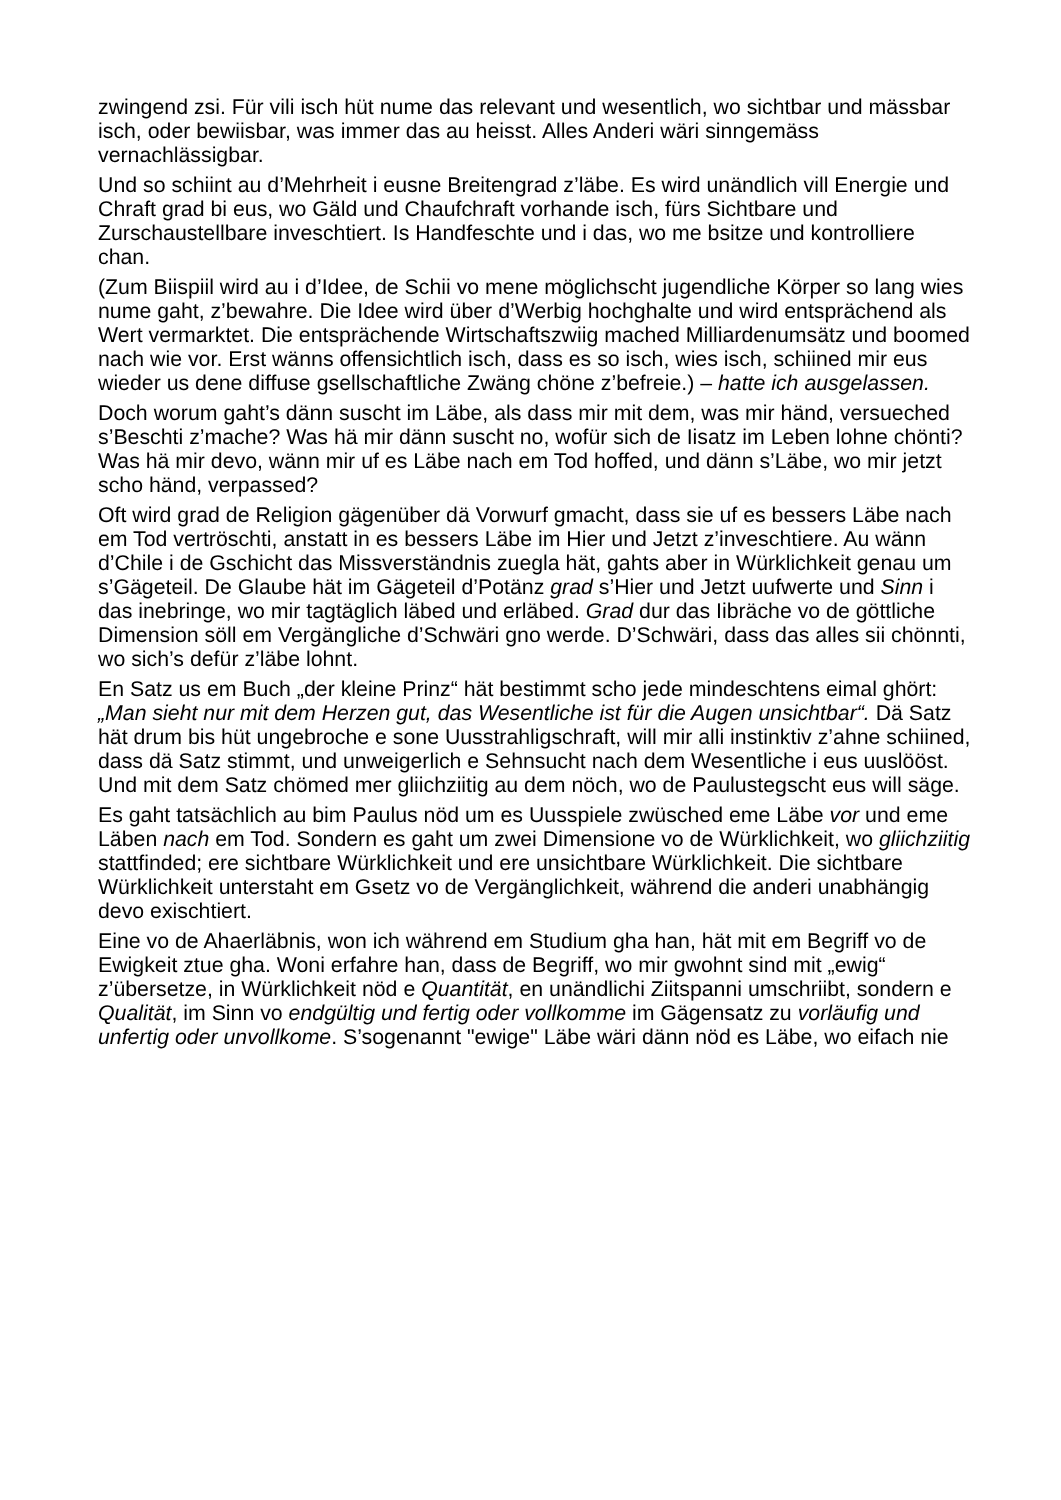zwingend zsi. Für vili isch hüt nume das relevant und wesentlich, wo sichtbar und mässbar isch, oder bewiisbar, was immer das au heisst. Alles Anderi wäri sinngemäss vernachlässigbar.
Und so schiint au d’Mehrheit i eusne Breitengrad z’läbe. Es wird unändlich vill Energie und Chraft grad bi eus, wo Gäld und Chaufchraft vorhande isch, fürs Sichtbare und Zurschaustellbare inveschtiert. Is Handfeschte und i das, wo me bsitze und kontrolliere chan.
(Zum Biispiil wird au i d’Idee, de Schii vo mene möglichscht jugendliche Körper so lang wies nume gaht, z’bewahre. Die Idee wird über d’Werbig hochghalte und wird entsprächend als Wert vermarktet. Die entsprächende Wirtschaftszwiig mached Milliardenumsätz und boomed nach wie vor. Erst wänns offensichtlich isch, dass es so isch, wies isch, schiined mir eus wieder us dene diffuse gsellschaftliche Zwäng chöne z’befreie.) – hatte ich ausgelassen.
Doch worum gaht’s dänn suscht im Läbe, als dass mir mit dem, was mir händ, versueched s’Beschti z’mache? Was hä mir dänn suscht no, wofür sich de Iisatz im Leben lohne chönti? Was hä mir devo, wänn mir uf es Läbe nach em Tod hoffed, und dänn s’Läbe, wo mir jetzt scho händ, verpassed?
Oft wird grad de Religion gägenüber dä Vorwurf gmacht, dass sie uf es bessers Läbe nach em Tod vertröschti, anstatt in es bessers Läbe im Hier und Jetzt z’inveschtiere. Au wänn d’Chile i de Gschicht das Missverständnis zuegla hät, gahts aber in Würklichkeit genau um s’Gägeteil. De Glaube hät im Gägeteil d’Potänz grad s’Hier und Jetzt uufwerte und Sinn i das inebringe, wo mir tagtäglich läbed und erläbed. Grad dur das Iibräche vo de göttliche Dimension söll em Vergängliche d’Schwäri gno werde. D’Schwäri, dass das alles sii chönnti, wo sich’s defür z’läbe lohnt.
En Satz us em Buch „der kleine Prinz“ hät bestimmt scho jede mindeschtens eimal ghört: „Man sieht nur mit dem Herzen gut, das Wesentliche ist für die Augen unsichtbar“. Dä Satz hät drum bis hüt ungebroche e sone Uusstrahligschraft, will mir alli instinktiv z’ahne schiined, dass dä Satz stimmt, und unweigerlich e Sehnsucht nach dem Wesentliche i eus uuslööst. Und mit dem Satz chömed mer gliichziitig au dem nöch, wo de Paulustegscht eus will säge.
Es gaht tatsächlich au bim Paulus nöd um es Uusspiele zwüsched eme Läbe vor und eme Läben nach em Tod. Sondern es gaht um zwei Dimensione vo de Würklichkeit, wo gliichziitig stattfinded; ere sichtbare Würklichkeit und ere unsichtbare Würklichkeit. Die sichtbare Würklichkeit unterstaht em Gsetz vo de Vergänglichkeit, während die anderi unabhängig devo exischtiert.
Eine vo de Ahaerläbnis, won ich während em Studium gha han, hät mit em Begriff vo de Ewigkeit ztue gha. Woni erfahre han, dass de Begriff, wo mir gwohnt sind mit „ewig“ z’übersetze, in Würklichkeit nöd e Quantität, en unändlichi Ziitspanni umschriibt, sondern e Qualität, im Sinn vo endgültig und fertig oder vollkomme im Gägensatz zu vorläufig und unfertig oder unvollkome. S’sogenannt "ewige" Läbe wäri dänn nöd es Läbe, wo eifach nie